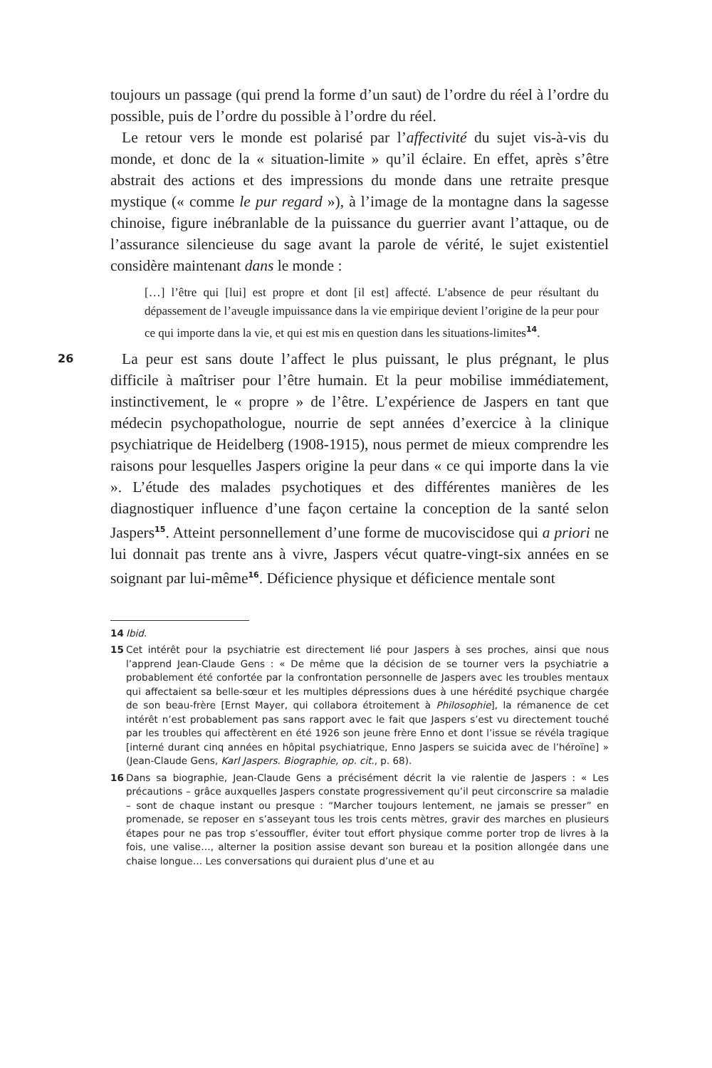toujours un passage (qui prend la forme d’un saut) de l’ordre du réel à l’ordre du possible, puis de l’ordre du possible à l’ordre du réel.
Le retour vers le monde est polarisé par l’affectivité du sujet vis-à-vis du monde, et donc de la « situation-limite » qu’il éclaire. En effet, après s’être abstrait des actions et des impressions du monde dans une retraite presque mystique (« comme le pur regard »), à l’image de la montagne dans la sagesse chinoise, figure inébranlable de la puissance du guerrier avant l’attaque, ou de l’assurance silencieuse du sage avant la parole de vérité, le sujet existentiel considère maintenant dans le monde :
[…] l’être qui [lui] est propre et dont [il est] affecté. L’absence de peur résultant du dépassement de l’aveugle impuissance dans la vie empirique devient l’origine de la peur pour ce qui importe dans la vie, et qui est mis en question dans les situations-limites<sup>14</sup>.
26 La peur est sans doute l’affect le plus puissant, le plus prégnant, le plus difficile à maîtriser pour l’être humain. Et la peur mobilise immédiatement, instinctivement, le « propre » de l’être. L’expérience de Jaspers en tant que médecin psychopathologue, nourrie de sept années d’exercice à la clinique psychiatrique de Heidelberg (1908-1915), nous permet de mieux comprendre les raisons pour lesquelles Jaspers origine la peur dans « ce qui importe dans la vie ». L’étude des malades psychotiques et des différentes manières de les diagnostiquer influence d’une façon certaine la conception de la santé selon Jaspers<sup>15</sup>. Atteint personnellement d’une forme de mucoviscidose qui a priori ne lui donnait pas trente ans à vivre, Jaspers vécut quatre-vingt-six années en se soignant par lui-même<sup>16</sup>. Déficience physique et déficience mentale sont
14 Ibid.
15 Cet intérêt pour la psychiatrie est directement lié pour Jaspers à ses proches, ainsi que nous l’apprend Jean-Claude Gens : « De même que la décision de se tourner vers la psychiatrie a probablement été confortée par la confrontation personnelle de Jaspers avec les troubles mentaux qui affectaient sa belle-sœur et les multiples dépressions dues à une hérédité psychique chargée de son beau-frère [Ernst Mayer, qui collabora étroitement à Philosophie], la rémanence de cet intérêt n’est probablement pas sans rapport avec le fait que Jaspers s’est vu directement touché par les troubles qui affectèrent en été 1926 son jeune frère Enno et dont l’issue se révéla tragique [interné durant cinq années en hôpital psychiatrique, Enno Jaspers se suicida avec de l’héroïne] » (Jean-Claude Gens, Karl Jaspers. Biographie, op. cit., p. 68).
16 Dans sa biographie, Jean-Claude Gens a précisément décrit la vie ralentie de Jaspers : « Les précautions – grâce auxquelles Jaspers constate progressivement qu’il peut circonscrire sa maladie – sont de chaque instant ou presque : “Marcher toujours lentement, ne jamais se presser” en promenade, se reposer en s’asseyant tous les trois cents mètres, gravir des marches en plusieurs étapes pour ne pas trop s’essouffler, éviter tout effort physique comme porter trop de livres à la fois, une valise…, alterner la position assise devant son bureau et la position allongée dans une chaise longue… Les conversations qui duraient plus d’une et au